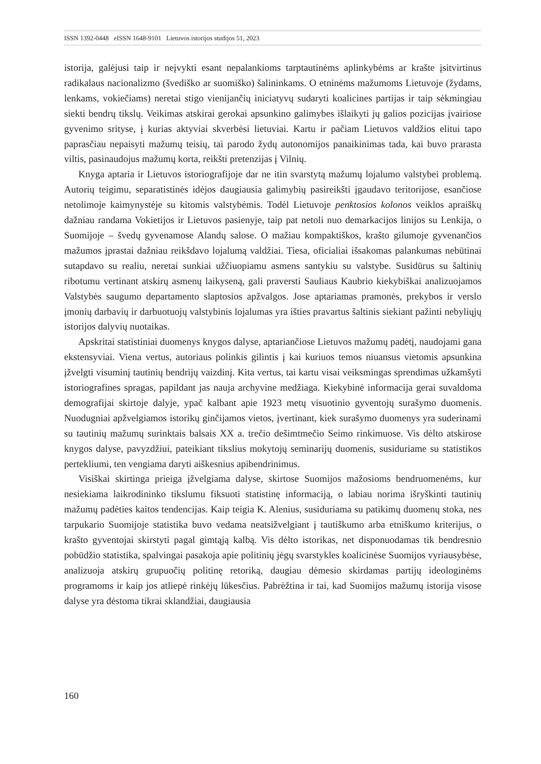ISSN 1392-0448 eISSN 1648-9101 Lietuvos istorijos studijos 51, 2023
istorija, galėjusi taip ir neįvykti esant nepalankioms tarptautinėms aplinkybėms ar krašte įsitvirtinus radikalaus nacionalizmo (švediško ar suomiško) šalininkams. O etninėms mažumoms Lietuvoje (žydams, lenkams, vokiečiams) neretai stigo vienijančių iniciatyvų sudaryti koalicines partijas ir taip sėkmingiau siekti bendrų tikslų. Veikimas atskirai gerokai apsunkino galimybes išlaikyti jų galios pozicijas įvairiose gyvenimo srityse, į kurias aktyviai skverbėsi lietuviai. Kartu ir pačiam Lietuvos valdžios elitui tapo paprasčiau nepaisyti mažumų teisių, tai parodo žydų autonomijos panaikinimas tada, kai buvo prarasta viltis, pasinaudojus mažumų korta, reikšti pretenzijas į Vilnių.
Knyga aptaria ir Lietuvos istoriografijoje dar ne itin svarstytą mažumų lojalumo valstybei problemą. Autorių teigimu, separatistinės idėjos daugiausia galimybių pasireikšti įgaudavo teritorijose, esančiose netolimoje kaimynystėje su kitomis valstybėmis. Todėl Lietuvoje penktosios kolonos veiklos apraiškų dažniau randama Vokietijos ir Lietuvos pasienyje, taip pat netoli nuo demarkacijos linijos su Lenkija, o Suomijoje – švedų gyvenamose Alandų salose. O mažiau kompaktiškos, krašto gilumoje gyvenančios mažumos įprastai dažniau reikšdavo lojalumą valdžiai. Tiesa, oficialiai išsakomas palankumas nebūtinai sutapdavo su realiu, neretai sunkiai užčiuopiamu asmens santykiu su valstybe. Susidūrus su šaltinių ribotumu vertinant atskirų asmenų laikyseną, gali praversti Sauliaus Kaubrio kiekybiškai analizuojamos Valstybės saugumo departamento slaptosios apžvalgos. Jose aptariamas pramonės, prekybos ir verslo įmonių darbavių ir darbuotuojų valstybinis lojalumas yra išties pravartus šaltinis siekiant pažinti nebyliųjų istorijos dalyvių nuotaikas.
Apskritai statistiniai duomenys knygos dalyse, aptariančiose Lietuvos mažumų padėtį, naudojami gana ekstensyviai. Viena vertus, autoriaus polinkis gilintis į kai kuriuos temos niuansus vietomis apsunkina įžvelgti visuminį tautinių bendrijų vaizdinį. Kita vertus, tai kartu visai veiksmingas sprendimas užkamšyti istoriografines spragas, papildant jas nauja archyvine medžiaga. Kiekybinė informacija gerai suvaldoma demografijai skirtoje dalyje, ypač kalbant apie 1923 metų visuotinio gyventojų surašymo duomenis. Nuodugniai apžvelgiamos istorikų ginčijamos vietos, įvertinant, kiek surašymo duomenys yra suderinami su tautinių mažumų surinktais balsais XX a. trečio dešimtmečio Seimo rinkimuose. Vis dėlto atskirose knygos dalyse, pavyzdžiui, pateikiant tikslius mokytojų seminarijų duomenis, susiduriame su statistikos pertekliumi, ten vengiama daryti aiškesnius apibendrinimus.
Visiškai skirtinga prieiga įžvelgiama dalyse, skirtose Suomijos mažosioms bendruomenėms, kur nesiekiama laikrodininko tikslumu fiksuoti statistinę informaciją, o labiau norima išryškinti tautinių mažumų padėties kaitos tendencijas. Kaip teigia K. Alenius, susiduriama su patikimų duomenų stoka, nes tarpukario Suomijoje statistika buvo vedama neatsižvelgiant į tautiškumo arba etniškumo kriterijus, o krašto gyventojai skirstyti pagal gimtąją kalbą. Vis dėlto istorikas, net disponuodamas tik bendresnio pobūdžio statistika, spalvingai pasakoja apie politinių jėgų svarstykles koalicinėse Suomijos vyriausybėse, analizuoja atskirų grupuočių politinę retoriką, daugiau dėmesio skirdamas partijų ideologinėms programoms ir kaip jos atliepė rinkėjų lūkesčius. Pabrėžtina ir tai, kad Suomijos mažumų istorija visose dalyse yra dėstoma tikrai sklandžiai, daugiausia
160